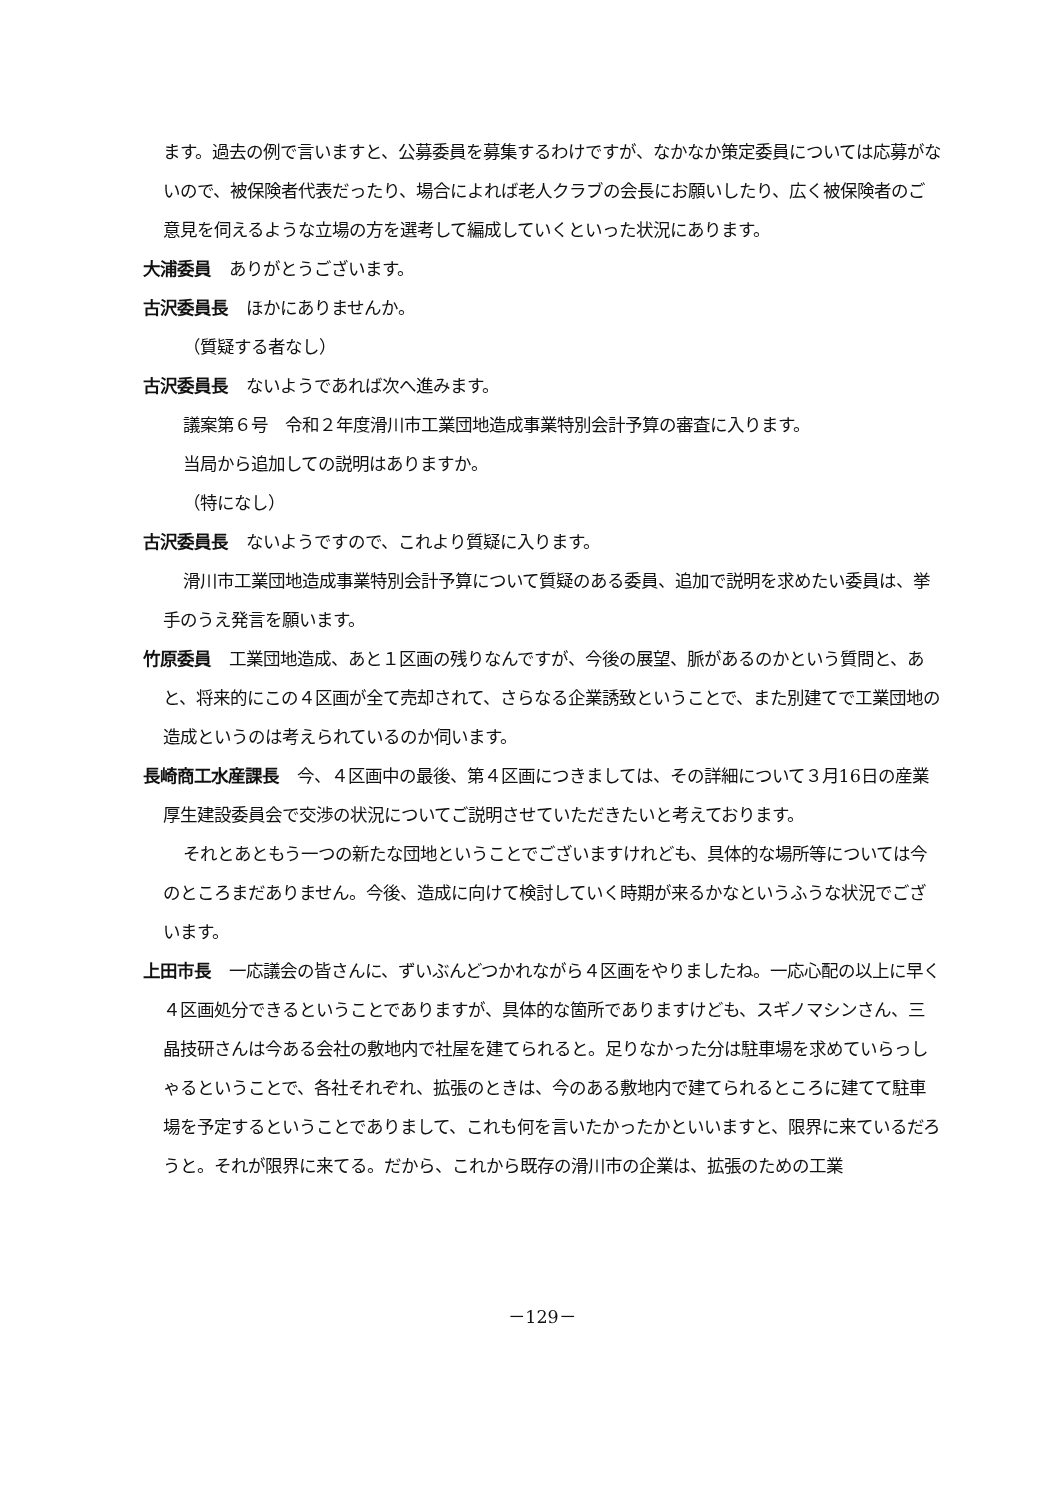ます。過去の例で言いますと、公募委員を募集するわけですが、なかなか策定委員については応募がないので、被保険者代表だったり、場合によれば老人クラブの会長にお願いしたり、広く被保険者のご意見を伺えるような立場の方を選考して編成していくといった状況にあります。
大浦委員 ありがとうございます。
古沢委員長 ほかにありませんか。
（質疑する者なし）
古沢委員長 ないようであれば次へ進みます。
議案第６号　令和２年度滑川市工業団地造成事業特別会計予算の審査に入ります。
当局から追加しての説明はありますか。
（特になし）
古沢委員長 ないようですので、これより質疑に入ります。
滑川市工業団地造成事業特別会計予算について質疑のある委員、追加で説明を求めたい委員は、挙手のうえ発言を願います。
竹原委員 工業団地造成、あと１区画の残りなんですが、今後の展望、脈があるのかという質問と、あと、将来的にこの４区画が全て売却されて、さらなる企業誘致ということで、また別建てで工業団地の造成というのは考えられているのか伺います。
長崎商工水産課長 今、４区画中の最後、第４区画につきましては、その詳細について３月16日の産業厚生建設委員会で交渉の状況についてご説明させていただきたいと考えております。
それとあともう一つの新たな団地ということでございますけれども、具体的な場所等については今のところまだありません。今後、造成に向けて検討していく時期が来るかなというふうな状況でございます。
上田市長 一応議会の皆さんに、ずいぶんどつかれながら４区画をやりましたね。一応心配の以上に早く４区画処分できるということでありますが、具体的な箇所でありますけども、スギノマシンさん、三晶技研さんは今ある会社の敷地内で社屋を建てられると。足りなかった分は駐車場を求めていらっしゃるということで、各社それぞれ、拡張のときは、今のある敷地内で建てられるところに建てて駐車場を予定するということでありまして、これも何を言いたかったかといいますと、限界に来ているだろうと。それが限界に来てる。だから、これから既存の滑川市の企業は、拡張のための工業
－129－